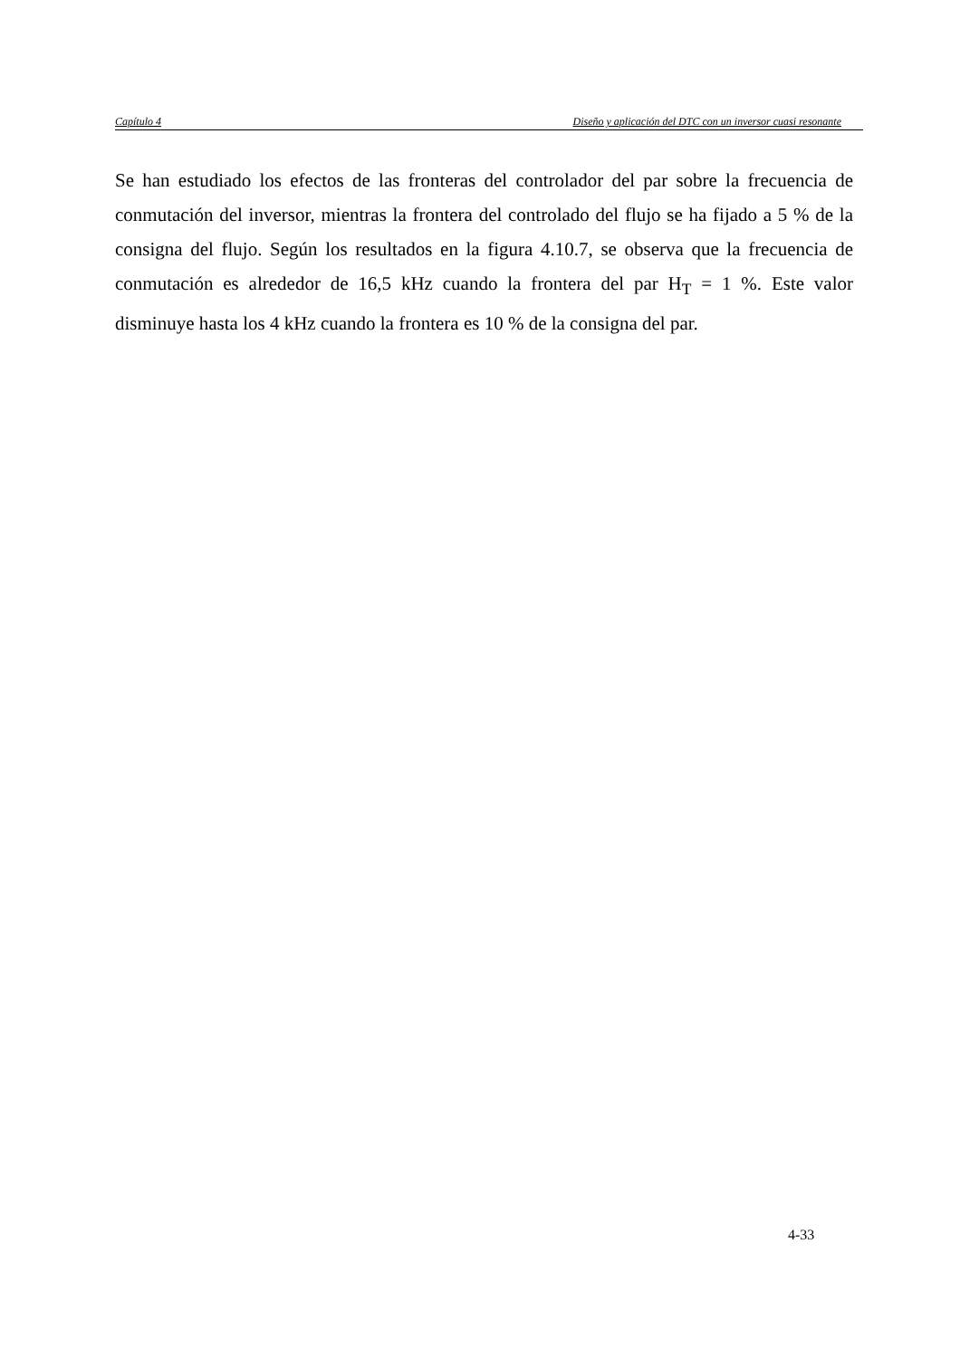Capítulo 4 Diseño y aplicación del DTC con un inversor cuasi resonante
Se han estudiado los efectos de las fronteras del controlador del par sobre la frecuencia de conmutación del inversor, mientras la frontera del controlado del flujo se ha fijado a 5 % de la consigna del flujo. Según los resultados en la figura 4.10.7, se observa que la frecuencia de conmutación es alrededor de 16,5 kHz cuando la frontera del par H<sub>T</sub> = 1 %. Este valor disminuye hasta los 4 kHz cuando la frontera es 10 % de la consigna del par.
4-33